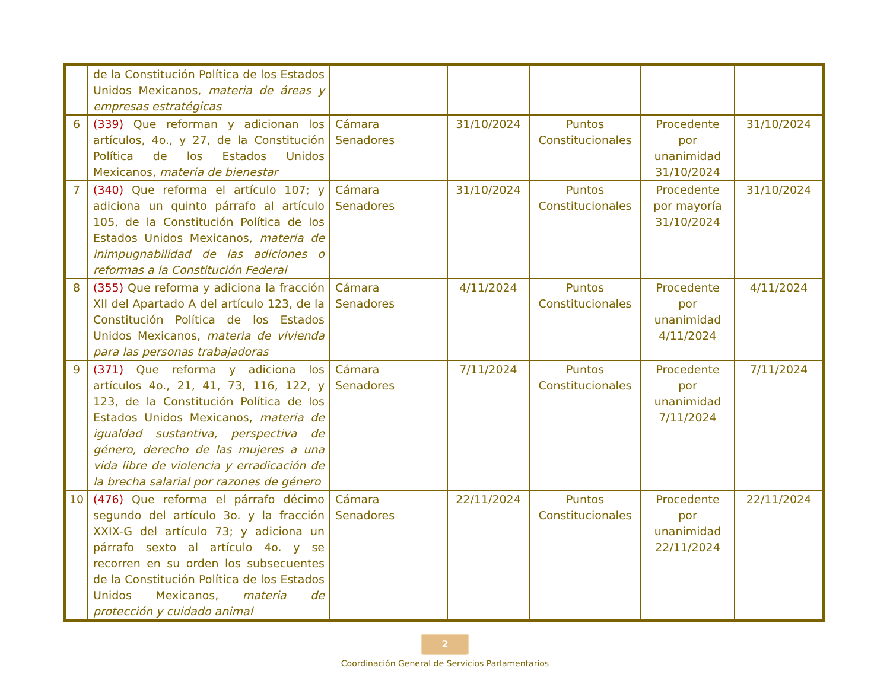| | de la Constitución Política de los Estados Unidos Mexicanos, materia de áreas y empresas estratégicas | | | | | |
| 6 | (339) Que reforman y adicionan los artículos, 4o., y 27, de la Constitución Política de los Estados Unidos Mexicanos, materia de bienestar | Cámara Senadores | 31/10/2024 | Puntos Constitucionales | Procedente por unanimidad 31/10/2024 | 31/10/2024 |
| 7 | (340) Que reforma el artículo 107; y adiciona un quinto párrafo al artículo 105, de la Constitución Política de los Estados Unidos Mexicanos, materia de inimpugnabilidad de las adiciones o reformas a la Constitución Federal | Cámara Senadores | 31/10/2024 | Puntos Constitucionales | Procedente por mayoría 31/10/2024 | 31/10/2024 |
| 8 | (355) Que reforma y adiciona la fracción XII del Apartado A del artículo 123, de la Constitución Política de los Estados Unidos Mexicanos, materia de vivienda para las personas trabajadoras | Cámara Senadores | 4/11/2024 | Puntos Constitucionales | Procedente por unanimidad 4/11/2024 | 4/11/2024 |
| 9 | (371) Que reforma y adiciona los artículos 4o., 21, 41, 73, 116, 122, y 123, de la Constitución Política de los Estados Unidos Mexicanos, materia de igualdad sustantiva, perspectiva de género, derecho de las mujeres a una vida libre de violencia y erradicación de la brecha salarial por razones de género | Cámara Senadores | 7/11/2024 | Puntos Constitucionales | Procedente por unanimidad 7/11/2024 | 7/11/2024 |
| 10 | (476) Que reforma el párrafo décimo segundo del artículo 3o. y la fracción XXIX-G del artículo 73; y adiciona un párrafo sexto al artículo 4o. y se recorren en su orden los subsecuentes de la Constitución Política de los Estados Unidos Mexicanos, materia de protección y cuidado animal | Cámara Senadores | 22/11/2024 | Puntos Constitucionales | Procedente por unanimidad 22/11/2024 | 22/11/2024 |
2
Coordinación General de Servicios Parlamentarios